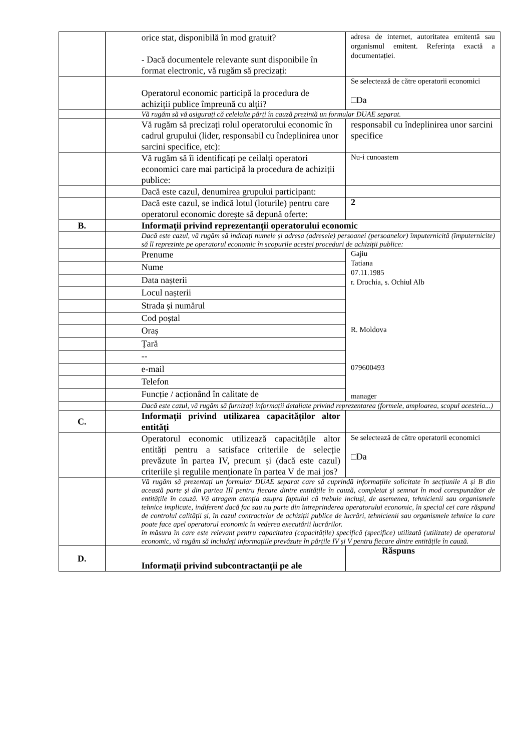| | orice stat, disponibilă în mod gratuit? - Dacă documentele relevante sunt disponibile în format electronic, vă rugăm să precizați: | adresa de internet, autoritatea emitentă sau organismul emitent. Referința exactă a documentației. |
| | Operatorul economic participă la procedura de achiziții publice împreună cu alții? | Se selectează de către operatorii economici □Da |
| | Vă rugăm să vă asigurați că celelalte părți în cauză prezintă un formular DUAE separat. | |
| | Vă rugăm să precizați rolul operatorului economic în cadrul grupului (lider, responsabil cu îndeplinirea unor sarcini specifice, etc): | responsabil cu îndeplinirea unor sarcini specifice |
| | Vă rugăm să îi identificați pe ceilalți operatori economici care mai participă la procedura de achiziții publice: | Nu-i cunoastem |
| | Dacă este cazul, denumirea grupului participant: | |
| | Dacă este cazul, se indică lotul (loturile) pentru care operatorul economic dorește să depună oferte: | 2 |
| B. | Informații privind reprezentanții operatorului economic | |
| | Dacă este cazul, vă rugăm să indicați numele și adresa (adresele) persoanei (persoanelor) împuternicită (împuternicite) să îl reprezinte pe operatorul economic în scopurile acestei proceduri de achiziții publice: | |
| | Prenume | Gajiu Tatiana 07.11.1985 r. Drochia, s. Ochiul Alb R. Moldova 079600493 manager |
| | Nume | |
| | Data nașterii | |
| | Locul nașterii | |
| | Strada și numărul | |
| | Cod poștal | |
| | Oraș | |
| | Țară | |
| | -- | |
| | e-mail | |
| | Telefon | |
| | Funcție / acționând în calitate de | |
| | Dacă este cazul, vă rugăm să furnizați informații detaliate privind reprezentarea (formele, amploarea, scopul acesteia...) | |
| C. | Informații privind utilizarea capacităților altor entități | |
| | Operatorul economic utilizează capacitățile altor entități pentru a satisface criteriile de selecție prevăzute în partea IV, precum și (dacă este cazul) criteriile și regulile menționate în partea V de mai jos? | Se selectează de către operatorii economici □Da |
| | Vă rugăm să prezentați un formular DUAE separat care să cuprindă informațiile solicitate în secțiunile A și B din această parte și din partea III pentru fiecare dintre entitățile în cauză, completat și semnat în mod corespunzător de entitățile în cauză. Vă atragem atenția asupra faptului că trebuie incluși, de asemenea, tehnicienii sau organismele tehnice implicate, indiferent dacă fac sau nu parte din întreprinderea operatorului economic, în special cei care răspund de controlul calității și, în cazul contractelor de achiziții publice de lucrări, tehnicienii sau organismele tehnice la care poate face apel operatorul economic în vederea executării lucrărilor. în măsura în care este relevant pentru capacitatea (capacitățile) specifică (specifice) utilizată (utilizate) de operatorul economic, vă rugăm să includeți informațiile prevăzute în părțile IV și V pentru fiecare dintre entitățile în cauză. | |
| D. | Informații privind subcontractanții pe ale | Răspuns |